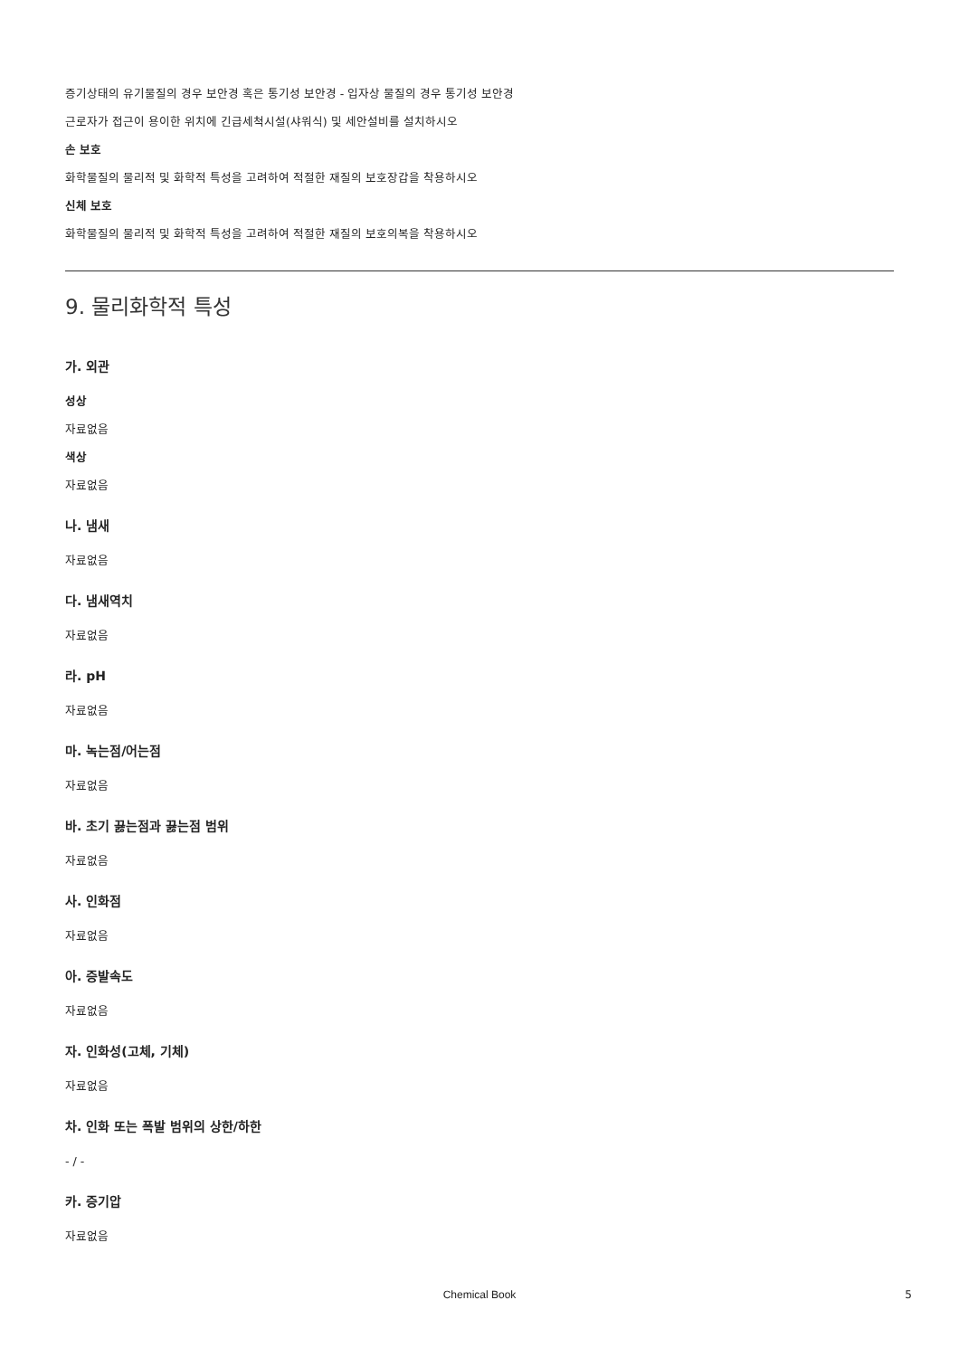증기상태의 유기물질의 경우 보안경 혹은 통기성 보안경 - 입자상 물질의 경우 통기성 보안경
근로자가 접근이 용이한 위치에 긴급세척시설(샤워식) 및 세안설비를 설치하시오
손 보호
화학물질의 물리적 및 화학적 특성을 고려하여 적절한 재질의 보호장갑을 착용하시오
신체 보호
화학물질의 물리적 및 화학적 특성을 고려하여 적절한 재질의 보호의복을 착용하시오
9. 물리화학적 특성
가. 외관
성상
자료없음
색상
자료없음
나. 냄새
자료없음
다. 냄새역치
자료없음
라. pH
자료없음
마. 녹는점/어는점
자료없음
바. 초기 끓는점과 끓는점 범위
자료없음
사. 인화점
자료없음
아. 증발속도
자료없음
자. 인화성(고체, 기체)
자료없음
차. 인화 또는 폭발 범위의 상한/하한
- / -
카. 증기압
자료없음
Chemical Book 5